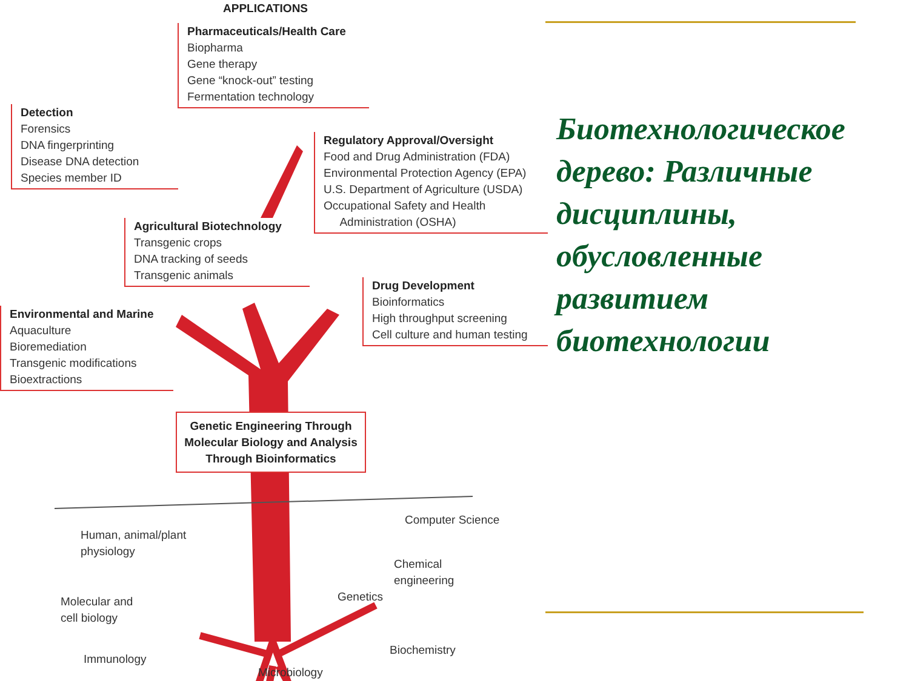APPLICATIONS
Pharmaceuticals/Health Care
Biopharma
Gene therapy
Gene “knock-out” testing
Fermentation technology
Detection
Forensics
DNA fingerprinting
Disease DNA detection
Species member ID
Regulatory Approval/Oversight
Food and Drug Administration (FDA)
Environmental Protection Agency (EPA)
U.S. Department of Agriculture (USDA)
Occupational Safety and Health
Administration (OSHA)
Agricultural Biotechnology
Transgenic crops
DNA tracking of seeds
Transgenic animals
Drug Development
Bioinformatics
High throughput screening
Cell culture and human testing
Environmental and Marine
Aquaculture
Bioremediation
Transgenic modifications
Bioextractions
Genetic Engineering Through Molecular Biology and Analysis Through Bioinformatics
Computer Science
Human, animal/plant
physiology
Chemical
engineering
Genetics
Molecular and
cell biology
Biochemistry
Immunology
Microbiology
Биотехнологическое дерево: Различные дисциплины, обусловленные развитием биотехнологии